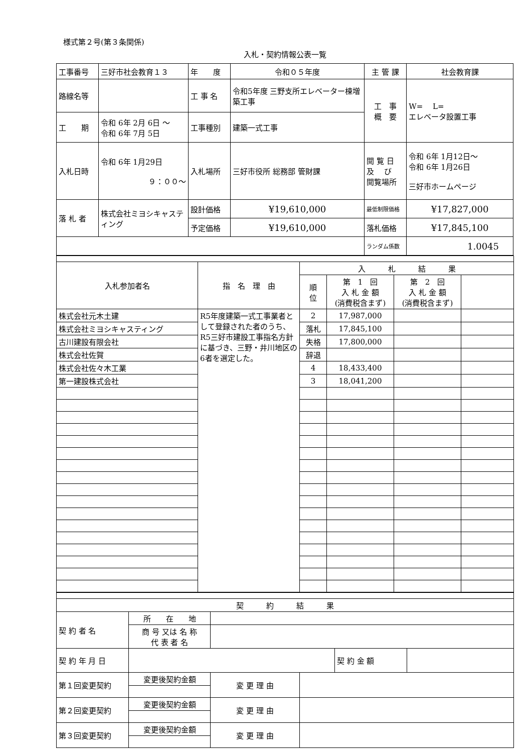様式第２号(第３条関係)
入札・契約情報公表一覧
| 工事番号 | 三好市社会教育１３ | 年 度 | 令和０５年度 | 主 管 課 | 社会教育課 |
| 路線名等 | | 工 事 名 | 令和5年度 三野支所エレベーター棟増築工事 | 工 事 概 要 | W= L= エレベータ設置工事 |
| 工 期 | 令和 6年 2月 6日 ～ 令和 6年 7月 5日 | 工事種別 | 建築一式工事 | | |
| 入札日時 | 令和 6年 1月29日 ９：００～ | 入札場所 | 三好市役所 総務部 管財課 | 閲 覧 日 及 び 閲覧場所 | 令和 6年 1月12日～ 令和 6年 1月26日 三好市ホームページ |
| 落 札 者 | 株式会社ミヨシキャスティング | 設計価格 | ¥19,610,000 | 最低制限価格 | ¥17,827,000 |
| | | 予定価格 | ¥19,610,000 | 落札価格 | ¥17,845,100 |
| | | | | ランダム係数 | 1.0045 |
| 入札参加者名 | 指 名 理 由 | 入 札 結 果 | | | |
| --- | --- | --- | --- | --- | --- |
| | | 順 位 | 第 1 回 入 札 金 額 (消費税含まず) | 第 2 回 入 札 金 額 (消費税含まず) | |
| 株式会社元木土建 | R5年度建築一式工事業者として登録された者のうち、R5三好市建設工事指名方針に基づき、三野・井川地区の6者を選定した。 | 2 | 17,987,000 | | |
| 株式会社ミヨシキャスティング | | 落札 | 17,845,100 | | |
| 古川建設有限会社 | | 失格 | 17,800,000 | | |
| 株式会社佐賀 | | 辞退 | | | |
| 株式会社佐々木工業 | | 4 | 18,433,400 | | |
| 第一建設株式会社 | | 3 | 18,041,200 | | |
| 契 約 結 果 | | | | | |
| 契 約 者 名 | 所 在 地 | | | | |
| | 商 号 又は 名 称 代 表 者 名 | | | | |
| 契 約 年 月 日 | | | | 契 約 金 額 | |
| 第１回変更契約 | 変更後契約金額 | 変 更 理 由 | | | |
| 第２回変更契約 | 変更後契約金額 | 変 更 理 由 | | | |
| 第３回変更契約 | 変更後契約金額 | 変 更 理 由 | | | |